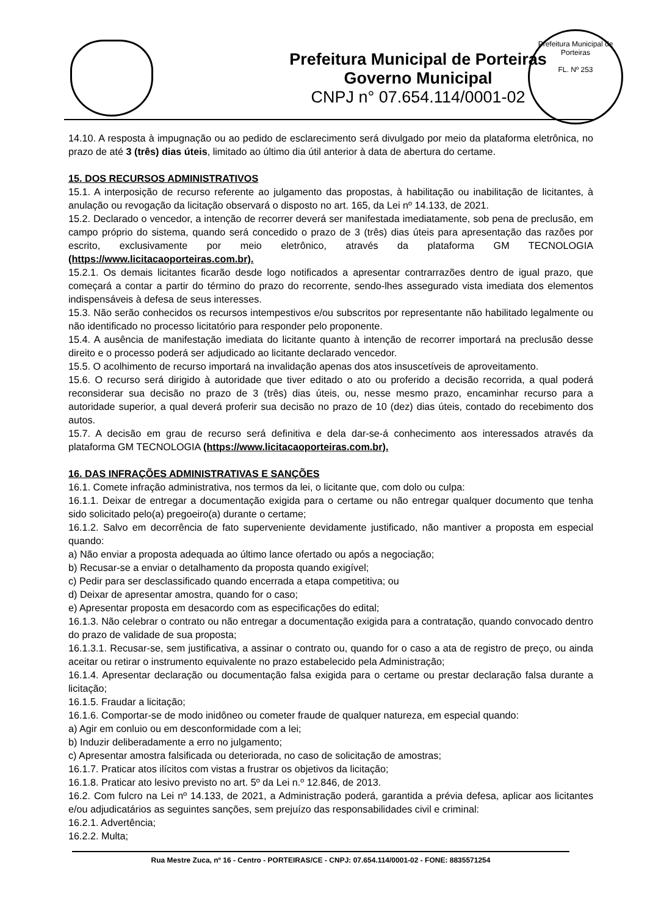Prefeitura Municipal de Porteiras
Governo Municipal
CNPJ n° 07.654.114/0001-02
Prefeitura Municipal de Porteiras
FL. Nº 253
14.10. A resposta à impugnação ou ao pedido de esclarecimento será divulgado por meio da plataforma eletrônica, no prazo de até 3 (três) dias úteis, limitado ao último dia útil anterior à data de abertura do certame.
15. DOS RECURSOS ADMINISTRATIVOS
15.1. A interposição de recurso referente ao julgamento das propostas, à habilitação ou inabilitação de licitantes, à anulação ou revogação da licitação observará o disposto no art. 165, da Lei nº 14.133, de 2021.
15.2. Declarado o vencedor, a intenção de recorrer deverá ser manifestada imediatamente, sob pena de preclusão, em campo próprio do sistema, quando será concedido o prazo de 3 (três) dias úteis para apresentação das razões por escrito, exclusivamente por meio eletrônico, através da plataforma GM TECNOLOGIA (https://www.licitacaoporteiras.com.br).
15.2.1. Os demais licitantes ficarão desde logo notificados a apresentar contrarrazões dentro de igual prazo, que começará a contar a partir do término do prazo do recorrente, sendo-lhes assegurado vista imediata dos elementos indispensáveis à defesa de seus interesses.
15.3. Não serão conhecidos os recursos intempestivos e/ou subscritos por representante não habilitado legalmente ou não identificado no processo licitatório para responder pelo proponente.
15.4. A ausência de manifestação imediata do licitante quanto à intenção de recorrer importará na preclusão desse direito e o processo poderá ser adjudicado ao licitante declarado vencedor.
15.5. O acolhimento de recurso importará na invalidação apenas dos atos insuscetíveis de aproveitamento.
15.6. O recurso será dirigido à autoridade que tiver editado o ato ou proferido a decisão recorrida, a qual poderá reconsiderar sua decisão no prazo de 3 (três) dias úteis, ou, nesse mesmo prazo, encaminhar recurso para a autoridade superior, a qual deverá proferir sua decisão no prazo de 10 (dez) dias úteis, contado do recebimento dos autos.
15.7. A decisão em grau de recurso será definitiva e dela dar-se-á conhecimento aos interessados através da plataforma GM TECNOLOGIA (https://www.licitacaoporteiras.com.br).
16. DAS INFRAÇÕES ADMINISTRATIVAS E SANÇÕES
16.1. Comete infração administrativa, nos termos da lei, o licitante que, com dolo ou culpa:
16.1.1. Deixar de entregar a documentação exigida para o certame ou não entregar qualquer documento que tenha sido solicitado pelo(a) pregoeiro(a) durante o certame;
16.1.2. Salvo em decorrência de fato superveniente devidamente justificado, não mantiver a proposta em especial quando:
a) Não enviar a proposta adequada ao último lance ofertado ou após a negociação;
b) Recusar-se a enviar o detalhamento da proposta quando exigível;
c) Pedir para ser desclassificado quando encerrada a etapa competitiva; ou
d) Deixar de apresentar amostra, quando for o caso;
e) Apresentar proposta em desacordo com as especificações do edital;
16.1.3. Não celebrar o contrato ou não entregar a documentação exigida para a contratação, quando convocado dentro do prazo de validade de sua proposta;
16.1.3.1. Recusar-se, sem justificativa, a assinar o contrato ou, quando for o caso a ata de registro de preço, ou ainda aceitar ou retirar o instrumento equivalente no prazo estabelecido pela Administração;
16.1.4. Apresentar declaração ou documentação falsa exigida para o certame ou prestar declaração falsa durante a licitação;
16.1.5. Fraudar a licitação;
16.1.6. Comportar-se de modo inidôneo ou cometer fraude de qualquer natureza, em especial quando:
a) Agir em conluio ou em desconformidade com a lei;
b) Induzir deliberadamente a erro no julgamento;
c) Apresentar amostra falsificada ou deteriorada, no caso de solicitação de amostras;
16.1.7. Praticar atos ilícitos com vistas a frustrar os objetivos da licitação;
16.1.8. Praticar ato lesivo previsto no art. 5º da Lei n.º 12.846, de 2013.
16.2. Com fulcro na Lei nº 14.133, de 2021, a Administração poderá, garantida a prévia defesa, aplicar aos licitantes e/ou adjudicatários as seguintes sanções, sem prejuízo das responsabilidades civil e criminal:
16.2.1. Advertência;
16.2.2. Multa;
Rua Mestre Zuca, nº 16 - Centro - PORTEIRAS/CE - CNPJ: 07.654.114/0001-02 - FONE: 8835571254